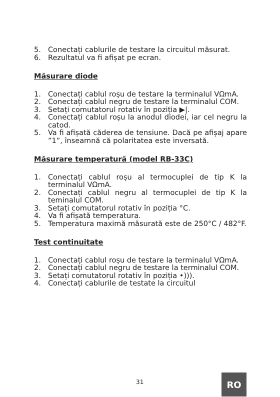5. Conectați cablurile de testare la circuitul măsurat.
6. Rezultatul va fi afișat pe ecran.
Măsurare diode
1. Conectați cablul roșu de testare la terminalul VΩmA.
2. Conectați cablul negru de testare la terminalul COM.
3. Setați comutatorul rotativ în poziția ▶|.
4. Conectați cablul roșu la anodul diodei, iar cel negru la catod.
5. Va fi afișată căderea de tensiune. Dacă pe afișaj apare ”1”, înseamnă că polaritatea este inversată.
Măsurare temperatură (model RB-33C)
1. Conectați cablul roșu al termocuplei de tip K la terminalul VΩmA.
2. Conectați cablul negru al termocuplei de tip K la teminalul COM.
3. Setați comutatorul rotativ în poziția °C.
4. Va fi afișată temperatura.
5. Temperatura maximă măsurată este de 250°C / 482°F.
Test continuitate
1. Conectați cablul roșu de testare la terminalul VΩmA.
2. Conectați cablul negru de testare la terminalul COM.
3. Setați comutatorul rotativ în poziția •))).
4. Conectați cablurile de testate la circuitul
31 RO